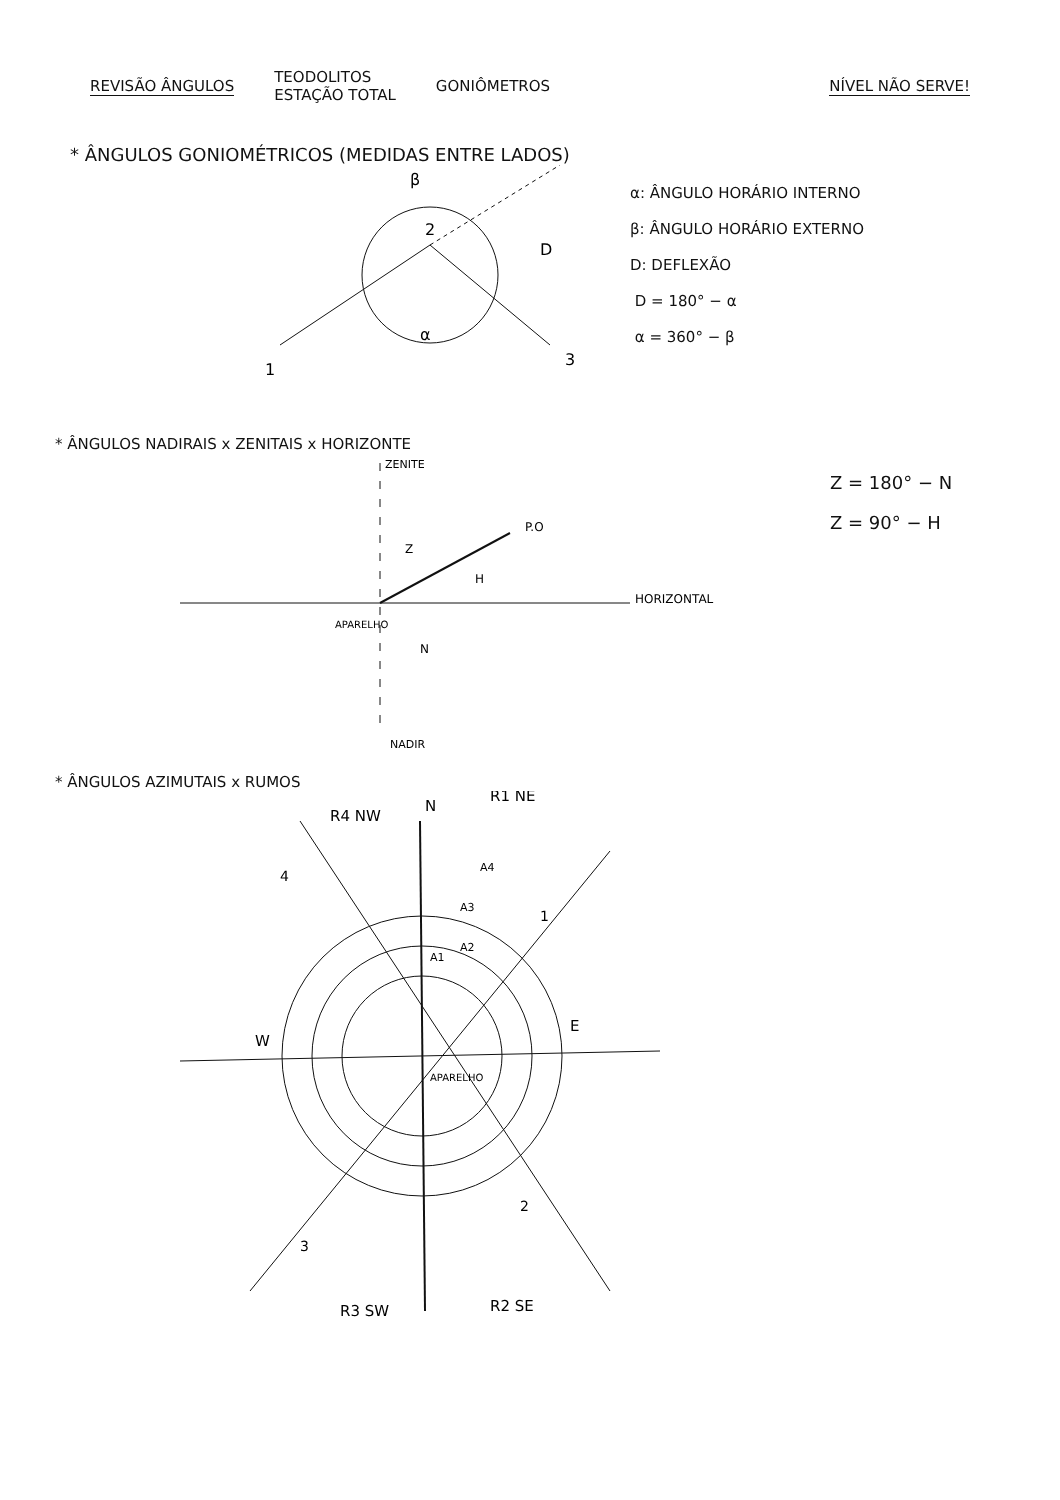REVISÃO ÂNGULOS
TEODOLITOS
ESTAÇÃO TOTAL
GONIÔMETROS NÍVEL NÃO SERVE!
* ÂNGULOS GONIOMÉTRICOS (MEDIDAS ENTRE LADOS)
β
2
D
α
1
3
α: ÂNGULO HORÁRIO INTERNO
β: ÂNGULO HORÁRIO EXTERNO
D: DEFLEXÃO
D = 180° − α
α = 360° − β
* ÂNGULOS NADIRAIS x ZENITAIS x HORIZONTE
ZENITE
P.O
Z
H
APARELHO
N
HORIZONTAL
NADIR
Z = 180° − N
Z = 90° − H
* ÂNGULOS AZIMUTAIS x RUMOS
R4 NW
N
R1 NE
A4
A3
A2
A1
4
1
E
W
APARELHO
2
3
R3 SW
R2 SE